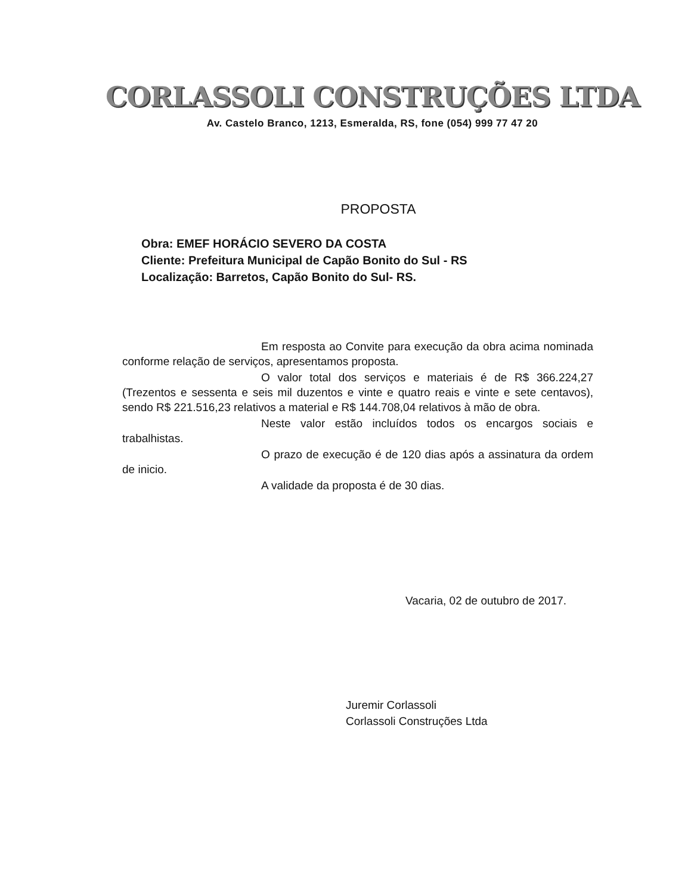CORLASSOLI CONSTRUÇÕES LTDA
Av. Castelo Branco, 1213, Esmeralda, RS, fone (054) 999 77 47 20
PROPOSTA
Obra: EMEF HORÁCIO SEVERO DA COSTA
Cliente: Prefeitura Municipal de Capão Bonito do Sul - RS
Localização: Barretos, Capão Bonito do Sul- RS.
Em resposta ao Convite para execução da obra acima nominada conforme relação de serviços, apresentamos proposta.
O valor total dos serviços e materiais é de R$ 366.224,27 (Trezentos e sessenta e seis mil duzentos e vinte e quatro reais e vinte e sete centavos), sendo R$ 221.516,23 relativos a material e R$ 144.708,04 relativos à mão de obra.
Neste valor estão incluídos todos os encargos sociais e trabalhistas.
O prazo de execução é de 120 dias após a assinatura da ordem de inicio.
A validade da proposta é de 30 dias.
Vacaria, 02 de outubro de 2017.
Juremir Corlassoli
Corlassoli Construções Ltda